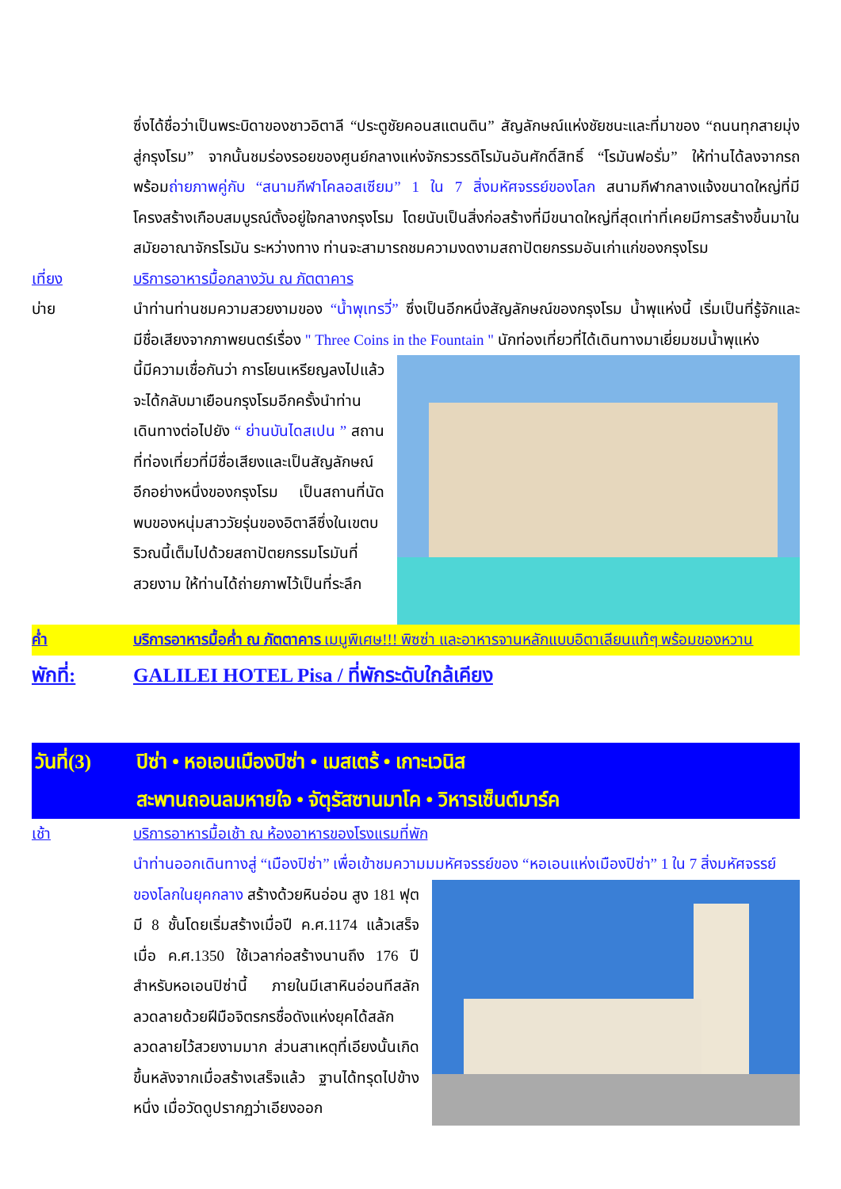ซึ่งได้ชื่อว่าเป็นพระบิดาของชาวอิตาลี “ประตูชัยคอนสแตนติน” สัญลักษณ์แห่งชัยชนะและที่มาของ “ถนนทุกสายมุ่งสู่กรุงโรม” จากนั้นชมร่องรอยของศูนย์กลางแห่งจักรวรรดิโรมันอันศักดิ์สิทธิ์ “โรมันฟอรั่ม” ให้ท่านได้ลงจากรถพร้อมถ่ายภาพคู่กับ “สนามกีฬาโคลอสเซียม” 1 ใน 7 สิ่งมหัศจรรย์ของโลก สนามกีฬากลางแจ้งขนาดใหญ่ที่มีโครงสร้างเกือบสมบูรณ์ตั้งอยู่ใจกลางกรุงโรม โดยนับเป็นสิ่งก่อสร้างที่มีขนาดใหญ่ที่สุดเท่าที่เคยมีการสร้างขึ้นมาในสมัยอาณาจักรโรมัน ระหว่างทาง ท่านจะสามารถชมความงดงามสถาปัตยกรรมอันเก่าแก่ของกรุงโรม
เที่ยง บริการอาหารมื้อกลางวัน ณ ภัตตาคาร
บ่าย นำท่านท่านชมความสวยงามของ “น้ำพุเทรวี่” ซึ่งเป็นอีกหนึ่งสัญลักษณ์ของกรุงโรม น้ำพุแห่งนี้ เริ่มเป็นที่รู้จักและมีชื่อเสียงจากภาพยนตร์เรื่อง " Three Coins in the Fountain " นักท่องเที่ยวที่ได้เดินทางมาเยี่ยมชมน้ำพุแห่ง
นี้มีความเชื่อกันว่า การโยนเหรียญลงไปแล้วจะได้กลับมาเยือนกรุงโรมอีกครั้งนำท่านเดินทางต่อไปยัง “ ย่านบันไดสเปน ” สถานที่ท่องเที่ยวที่มีชื่อเสียงและเป็นสัญลักษณ์อีกอย่างหนึ่งของกรุงโรม เป็นสถานที่นัดพบของหนุ่มสาววัยรุ่นของอิตาลีซึ่งในเขตบริวณนี้เต็มไปด้วยสถาปัตยกรรมโรมันที่สวยงาม ให้ท่านได้ถ่ายภาพไว้เป็นที่ระลึก
ค่ำ บริการอาหารมื้อค่ำ ณ ภัตตาคาร เมนูพิเศษ!!! พิซซ่า และอาหารจานหลักแบบอิตาเลียนแท้ๆ พร้อมของหวาน
พักที่: GALILEI HOTEL Pisa / ที่พักระดับใกล้เคียง
วันที่(3)
ปิซ่า • หอเอนเมืองปิซ่า • เมสเตร้ • เกาะเวนิส
สะพานถอนลมหายใจ • จัตุรัสซานมาโค • วิหารเซ็นต์มาร์ค
เช้า บริการอาหารมื้อเช้า ณ ห้องอาหารของโรงแรมที่พัก
นำท่านออกเดินทางสู่ “เมืองปิซ่า” เพื่อเข้าชมความมมหัศจรรย์ของ “หอเอนแห่งเมืองปิซ่า” 1 ใน 7 สิ่งมหัศจรรย์
ของโลกในยุคกลาง สร้างด้วยหินอ่อน สูง 181 ฟุต มี 8 ชั้นโดยเริ่มสร้างเมื่อปี ค.ศ.1174 แล้วเสร็จเมื่อ ค.ศ.1350 ใช้เวลาก่อสร้างนานถึง 176 ปี สำหรับหอเอนปิซ่านี้ ภายในมีเสาหินอ่อนทีสลักลวดลายด้วยฝีมือจิตรกรชื่อดังแห่งยุคได้สลักลวดลายไว้สวยงามมาก ส่วนสาเหตุที่เอียงนั้นเกิดขึ้นหลังจากเมื่อสร้างเสร็จแล้ว ฐานได้ทรุดไปข้างหนึ่ง เมื่อวัดดูปรากฏว่าเอียงออก